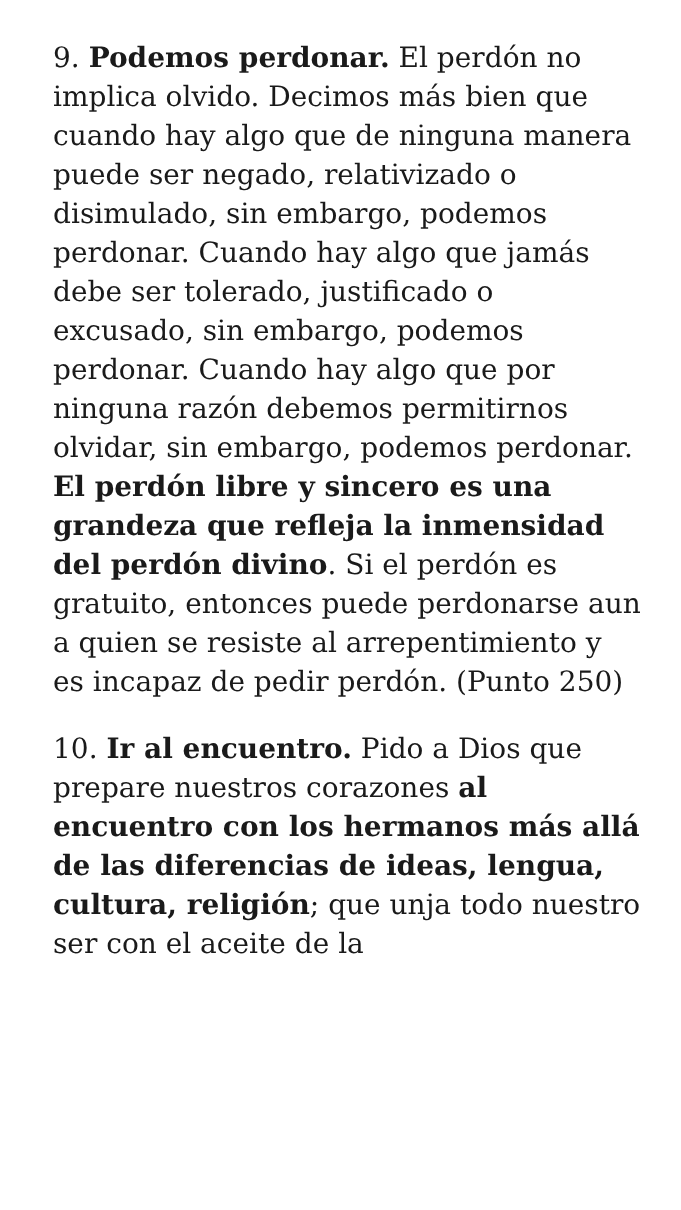9. Podemos perdonar. El perdón no implica olvido. Decimos más bien que cuando hay algo que de ninguna manera puede ser negado, relativizado o disimulado, sin embargo, podemos perdonar. Cuando hay algo que jamás debe ser tolerado, justificado o excusado, sin embargo, podemos perdonar. Cuando hay algo que por ninguna razón debemos permitirnos olvidar, sin embargo, podemos perdonar. El perdón libre y sincero es una grandeza que refleja la inmensidad del perdón divino. Si el perdón es gratuito, entonces puede perdonarse aun a quien se resiste al arrepentimiento y es incapaz de pedir perdón. (Punto 250)
10. Ir al encuentro. Pido a Dios que prepare nuestros corazones al encuentro con los hermanos más allá de las diferencias de ideas, lengua, cultura, religión; que unja todo nuestro ser con el aceite de la